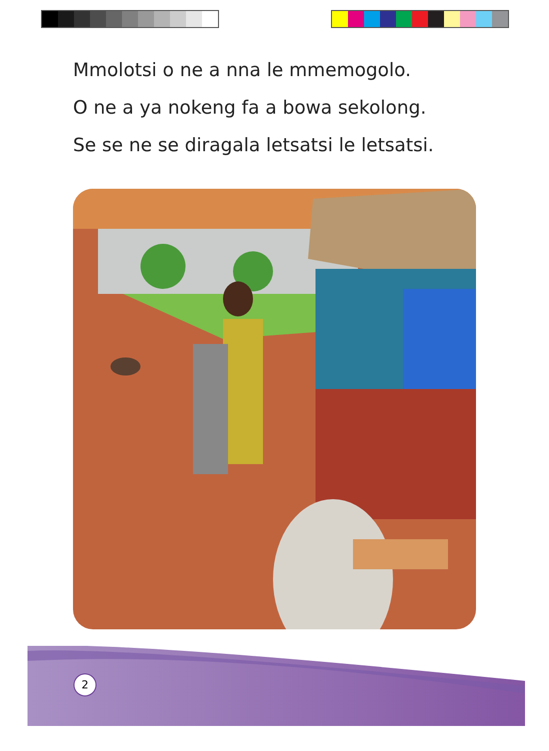Mmolotsi o ne a nna le mmemogolo.
O ne a ya nokeng fa a bowa sekolong.
Se se ne se diragala letsatsi le letsatsi.
2